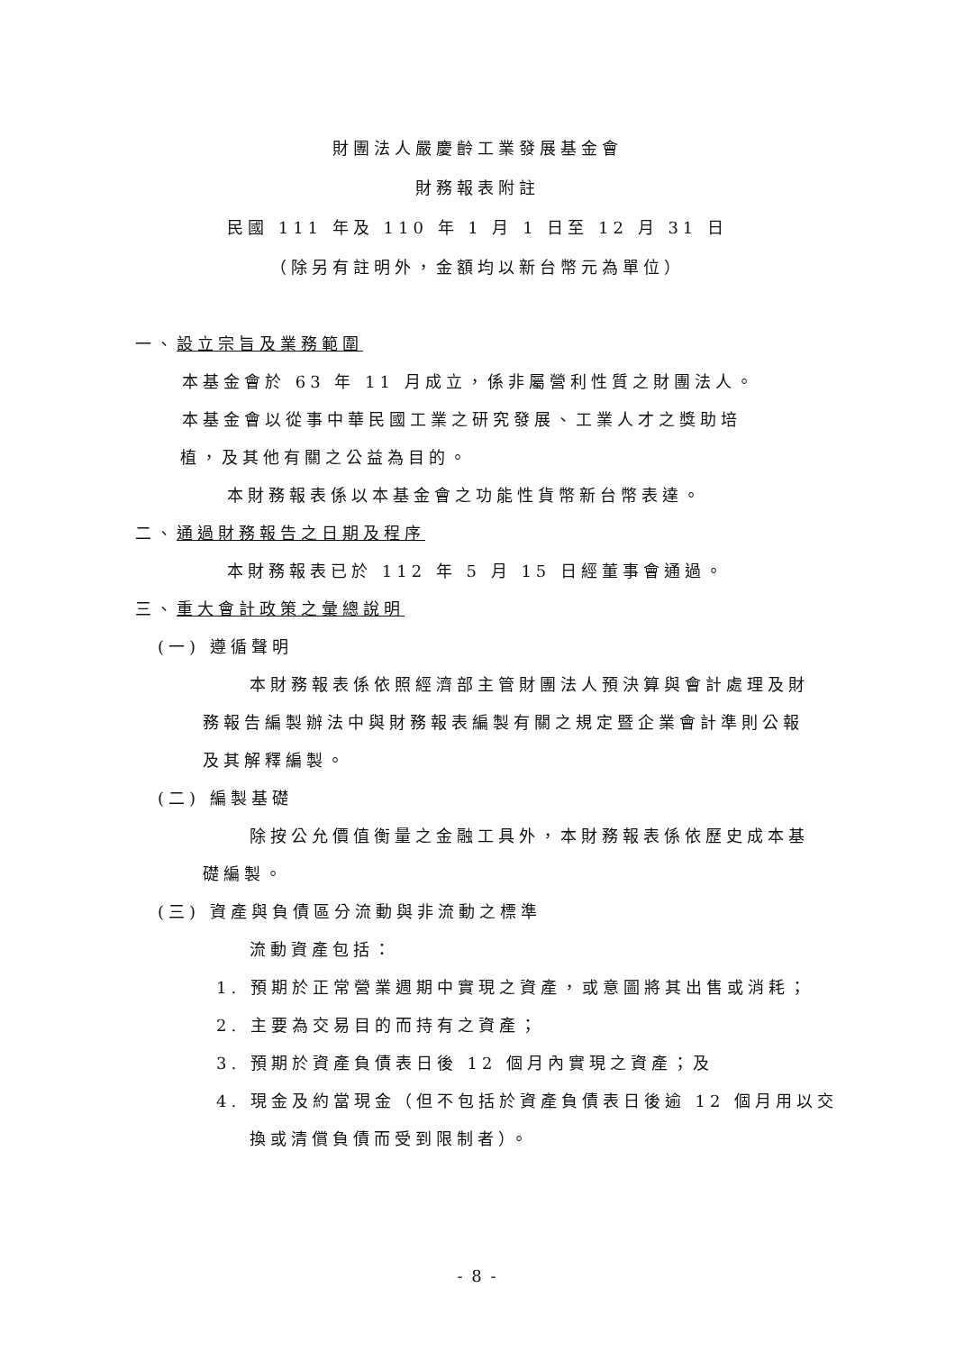財團法人嚴慶齡工業發展基金會
財務報表附註
民國 111 年及 110 年 1 月 1 日至 12 月 31 日
（除另有註明外，金額均以新台幣元為單位）
一、設立宗旨及業務範圍
本基金會於 63 年 11 月成立，係非屬營利性質之財團法人。
本基金會以從事中華民國工業之研究發展、工業人才之獎助培
植，及其他有關之公益為目的。
本財務報表係以本基金會之功能性貨幣新台幣表達。
二、通過財務報告之日期及程序
本財務報表已於 112 年 5 月 15 日經董事會通過。
三、重大會計政策之彙總說明
(一) 遵循聲明
本財務報表係依照經濟部主管財團法人預決算與會計處理及財
務報告編製辦法中與財務報表編製有關之規定暨企業會計準則公報
及其解釋編製。
(二) 編製基礎
除按公允價值衡量之金融工具外，本財務報表係依歷史成本基
礎編製。
(三) 資產與負債區分流動與非流動之標準
流動資產包括：
1. 預期於正常營業週期中實現之資產，或意圖將其出售或消耗；
2. 主要為交易目的而持有之資產；
3. 預期於資產負債表日後 12 個月內實現之資產；及
4. 現金及約當現金（但不包括於資產負債表日後逾 12 個月用以交
換或清償負債而受到限制者）。
- 8 -